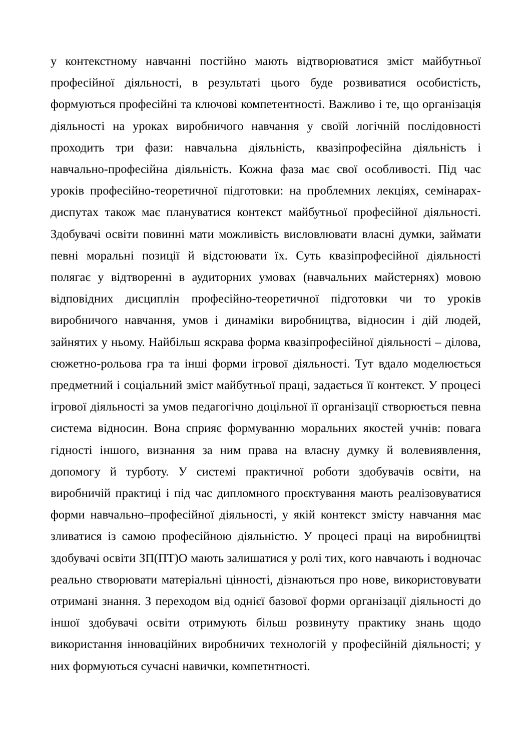у контекстному навчанні постійно мають відтворюватися зміст майбутньої професійної діяльності, в результаті цього буде розвиватися особистість, формуються професійні та ключові компетентності. Важливо і те, що організація діяльності на уроках виробничого навчання у своїй логічній послідовності проходить три фази: навчальна діяльність, квазіпрофесійна діяльність і навчально-професійна діяльність. Кожна фаза має свої особливості. Під час уроків професійно-теоретичної підготовки: на проблемних лекціях, семінарах-диспутах також має плануватися контекст майбутньої професійної діяльності. Здобувачі освіти повинні мати можливість висловлювати власні думки, займати певні моральні позиції й відстоювати їх. Суть квазіпрофесійної діяльності полягає у відтворенні в аудиторних умовах (навчальних майстернях) мовою відповідних дисциплін професійно-теоретичної підготовки чи то уроків виробничого навчання, умов і динаміки виробництва, відносин і дій людей, зайнятих у ньому. Найбільш яскрава форма квазіпрофесійної діяльності – ділова, сюжетно-рольова гра та інші форми ігрової діяльності. Тут вдало моделюється предметний і соціальний зміст майбутньої праці, задається її контекст. У процесі ігрової діяльності за умов педагогічно доцільної її організації створюється певна система відносин. Вона сприяє формуванню моральних якостей учнів: повага гідності іншого, визнання за ним права на власну думку й волевиявлення, допомогу й турботу. У системі практичної роботи здобувачів освіти, на виробничій практиці і під час дипломного проєктування мають реалізовуватися форми навчально–професійної діяльності, у якій контекст змісту навчання має зливатися із самою професійною діяльністю. У процесі праці на виробництві здобувачі освіти ЗП(ПТ)О мають залишатися у ролі тих, кого навчають і водночас реально створювати матеріальні цінності, дізнаються про нове, використовувати отримані знання. З переходом від однієї базової форми організації діяльності до іншої здобувачі освіти отримують більш розвинуту практику знань щодо використання інноваційних виробничих технологій у професійній діяльності; у них формуються сучасні навички, компетнтності.